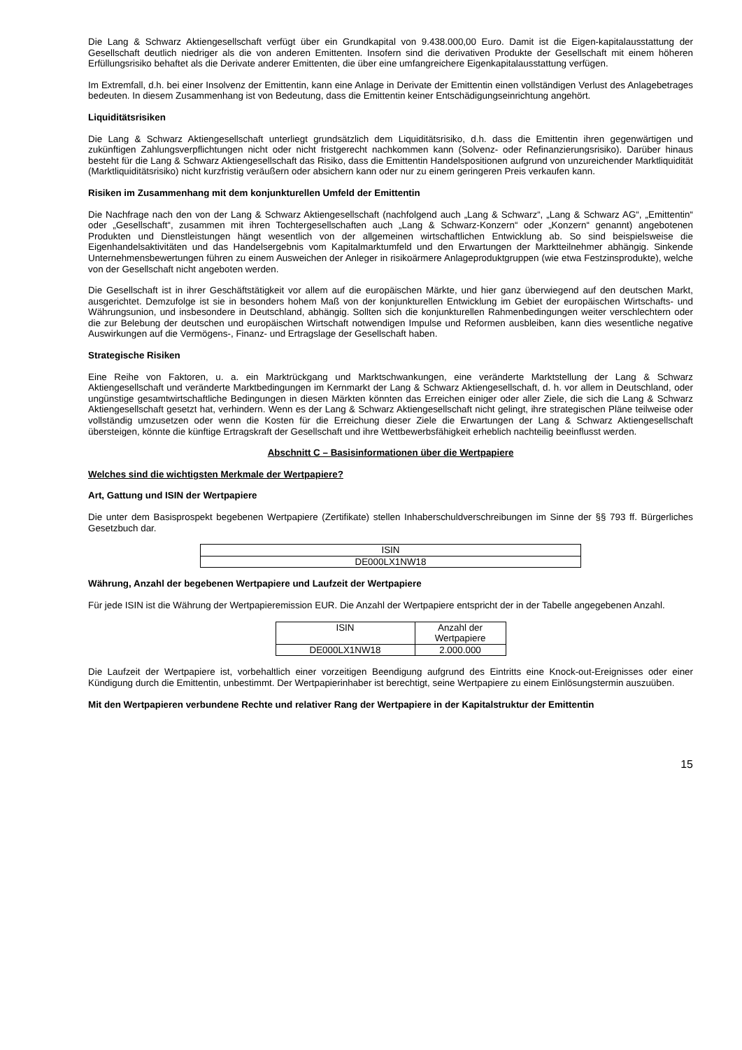Die Lang & Schwarz Aktiengesellschaft verfügt über ein Grundkapital von 9.438.000,00 Euro. Damit ist die Eigen-kapitalausstattung der Gesellschaft deutlich niedriger als die von anderen Emittenten. Insofern sind die derivativen Produkte der Gesellschaft mit einem höheren Erfüllungsrisiko behaftet als die Derivate anderer Emittenten, die über eine umfangreichere Eigenkapitalausstattung verfügen.
Im Extremfall, d.h. bei einer Insolvenz der Emittentin, kann eine Anlage in Derivate der Emittentin einen vollständigen Verlust des Anlagebetrages bedeuten. In diesem Zusammenhang ist von Bedeutung, dass die Emittentin keiner Entschädigungseinrichtung angehört.
Liquiditätsrisiken
Die Lang & Schwarz Aktiengesellschaft unterliegt grundsätzlich dem Liquiditätsrisiko, d.h. dass die Emittentin ihren gegenwärtigen und zukünftigen Zahlungsverpflichtungen nicht oder nicht fristgerecht nachkommen kann (Solvenz- oder Refinanzierungsrisiko). Darüber hinaus besteht für die Lang & Schwarz Aktiengesellschaft das Risiko, dass die Emittentin Handelspositionen aufgrund von unzureichender Marktliquidität (Marktliquiditätsrisiko) nicht kurzfristig veräußern oder absichern kann oder nur zu einem geringeren Preis verkaufen kann.
Risiken im Zusammenhang mit dem konjunkturellen Umfeld der Emittentin
Die Nachfrage nach den von der Lang & Schwarz Aktiengesellschaft (nachfolgend auch „Lang & Schwarz“, „Lang & Schwarz AG“, „Emittentin“ oder „Gesellschaft“, zusammen mit ihren Tochtergesellschaften auch „Lang & Schwarz-Konzern“ oder „Konzern“ genannt) angebotenen Produkten und Dienstleistungen hängt wesentlich von der allgemeinen wirtschaftlichen Entwicklung ab. So sind beispielsweise die Eigenhandelsaktivitäten und das Handelsergebnis vom Kapitalmarktumfeld und den Erwartungen der Marktteilnehmer abhängig. Sinkende Unternehmensbewertungen führen zu einem Ausweichen der Anleger in risikoärmere Anlageproduktgruppen (wie etwa Festzinsprodukte), welche von der Gesellschaft nicht angeboten werden.
Die Gesellschaft ist in ihrer Geschäftstätigkeit vor allem auf die europäischen Märkte, und hier ganz überwiegend auf den deutschen Markt, ausgerichtet. Demzufolge ist sie in besonders hohem Maß von der konjunkturellen Entwicklung im Gebiet der europäischen Wirtschafts- und Währungsunion, und insbesondere in Deutschland, abhängig. Sollten sich die konjunkturellen Rahmenbedingungen weiter verschlechtern oder die zur Belebung der deutschen und europäischen Wirtschaft notwendigen Impulse und Reformen ausbleiben, kann dies wesentliche negative Auswirkungen auf die Vermögens-, Finanz- und Ertragslage der Gesellschaft haben.
Strategische Risiken
Eine Reihe von Faktoren, u. a. ein Marktrückgang und Marktschwankungen, eine veränderte Marktstellung der Lang & Schwarz Aktiengesellschaft und veränderte Marktbedingungen im Kernmarkt der Lang & Schwarz Aktiengesellschaft, d. h. vor allem in Deutschland, oder ungünstige gesamtwirtschaftliche Bedingungen in diesen Märkten könnten das Erreichen einiger oder aller Ziele, die sich die Lang & Schwarz Aktiengesellschaft gesetzt hat, verhindern. Wenn es der Lang & Schwarz Aktiengesellschaft nicht gelingt, ihre strategischen Pläne teilweise oder vollständig umzusetzen oder wenn die Kosten für die Erreichung dieser Ziele die Erwartungen der Lang & Schwarz Aktiengesellschaft übersteigen, könnte die künftige Ertragskraft der Gesellschaft und ihre Wettbewerbsfähigkeit erheblich nachteilig beeinflusst werden.
Abschnitt C – Basisinformationen über die Wertpapiere
Welches sind die wichtigsten Merkmale der Wertpapiere?
Art, Gattung und ISIN der Wertpapiere
Die unter dem Basisprospekt begebenen Wertpapiere (Zertifikate) stellen Inhaberschuldverschreibungen im Sinne der §§ 793 ff. Bürgerliches Gesetzbuch dar.
| ISIN |
| --- |
| DE000LX1NW18 |
Währung, Anzahl der begebenen Wertpapiere und Laufzeit der Wertpapiere
Für jede ISIN ist die Währung der Wertpapieremission EUR. Die Anzahl der Wertpapiere entspricht der in der Tabelle angegebenen Anzahl.
| ISIN | Anzahl der Wertpapiere |
| --- | --- |
| DE000LX1NW18 | 2.000.000 |
Die Laufzeit der Wertpapiere ist, vorbehaltlich einer vorzeitigen Beendigung aufgrund des Eintritts eine Knock-out-Ereignisses oder einer Kündigung durch die Emittentin, unbestimmt. Der Wertpapierinhaber ist berechtigt, seine Wertpapiere zu einem Einlösungstermin auszuüben.
Mit den Wertpapieren verbundene Rechte und relativer Rang der Wertpapiere in der Kapitalstruktur der Emittentin
15